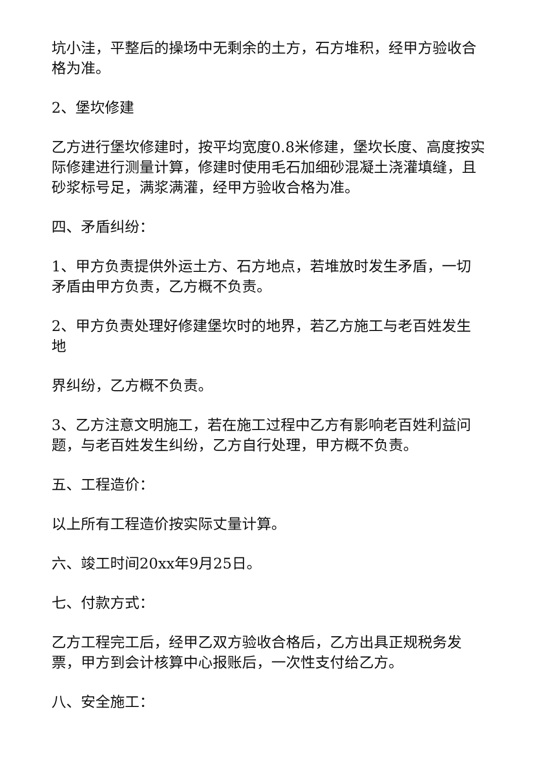坑小洼，平整后的操场中无剩余的土方，石方堆积，经甲方验收合格为准。
2、堡坎修建
乙方进行堡坎修建时，按平均宽度0.8米修建，堡坎长度、高度按实际修建进行测量计算，修建时使用毛石加细砂混凝土浇灌填缝，且砂浆标号足，满浆满灌，经甲方验收合格为准。
四、矛盾纠纷：
1、甲方负责提供外运土方、石方地点，若堆放时发生矛盾，一切矛盾由甲方负责，乙方概不负责。
2、甲方负责处理好修建堡坎时的地界，若乙方施工与老百姓发生地
界纠纷，乙方概不负责。
3、乙方注意文明施工，若在施工过程中乙方有影响老百姓利益问题，与老百姓发生纠纷，乙方自行处理，甲方概不负责。
五、工程造价：
以上所有工程造价按实际丈量计算。
六、竣工时间20xx年9月25日。
七、付款方式：
乙方工程完工后，经甲乙双方验收合格后，乙方出具正规税务发票，甲方到会计核算中心报账后，一次性支付给乙方。
八、安全施工：